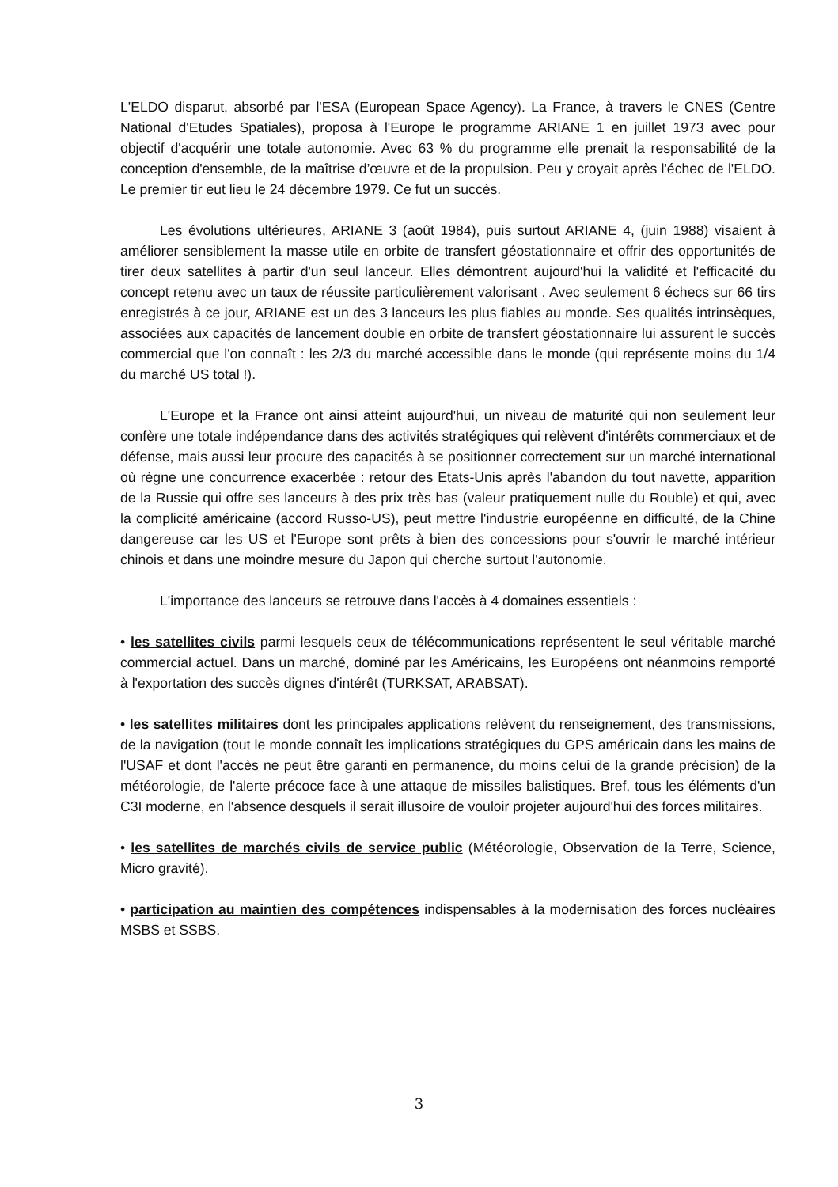L'ELDO disparut, absorbé par l'ESA (European Space Agency). La France, à travers le CNES (Centre National d'Etudes Spatiales), proposa à l'Europe le programme ARIANE 1 en juillet 1973 avec pour objectif d'acquérir une totale autonomie. Avec 63 % du programme elle prenait la responsabilité de la conception d'ensemble, de la maîtrise d’œuvre et de la propulsion. Peu y croyait après l'échec de l'ELDO. Le premier tir eut lieu le 24 décembre 1979. Ce fut un succès.
Les évolutions ultérieures, ARIANE 3 (août 1984), puis surtout ARIANE 4, (juin 1988) visaient à améliorer sensiblement la masse utile en orbite de transfert géostationnaire et offrir des opportunités de tirer deux satellites à partir d'un seul lanceur. Elles démontrent aujourd'hui la validité et l'efficacité du concept retenu avec un taux de réussite particulièrement valorisant . Avec seulement 6 échecs sur 66 tirs enregistrés à ce jour, ARIANE est un des 3 lanceurs les plus fiables au monde. Ses qualités intrinsèques, associées aux capacités de lancement double en orbite de transfert géostationnaire lui assurent le succès commercial que l'on connaît : les 2/3 du marché accessible dans le monde (qui représente moins du 1/4 du marché US total !).
L'Europe et la France ont ainsi atteint aujourd'hui, un niveau de maturité qui non seulement leur confère une totale indépendance dans des activités stratégiques qui relèvent d'intérêts commerciaux et de défense, mais aussi leur procure des capacités à se positionner correctement sur un marché international où règne une concurrence exacerbée : retour des Etats-Unis après l'abandon du tout navette, apparition de la Russie qui offre ses lanceurs à des prix très bas (valeur pratiquement nulle du Rouble) et qui, avec la complicité américaine (accord Russo-US), peut mettre l'industrie européenne en difficulté, de la Chine dangereuse car les US et l'Europe sont prêts à bien des concessions pour s'ouvrir le marché intérieur chinois et dans une moindre mesure du Japon qui cherche surtout l'autonomie.
L'importance des lanceurs se retrouve dans l'accès à 4 domaines essentiels :
• les satellites civils parmi lesquels ceux de télécommunications représentent le seul véritable marché commercial actuel. Dans un marché, dominé par les Américains, les Européens ont néanmoins remporté à l'exportation des succès dignes d'intérêt (TURKSAT, ARABSAT).
• les satellites militaires dont les principales applications relèvent du renseignement, des transmissions, de la navigation (tout le monde connaît les implications stratégiques du GPS américain dans les mains de l'USAF et dont l'accès ne peut être garanti en permanence, du moins celui de la grande précision) de la météorologie, de l'alerte précoce face à une attaque de missiles balistiques. Bref, tous les éléments d'un C3I moderne, en l'absence desquels il serait illusoire de vouloir projeter aujourd'hui des forces militaires.
• les satellites de marchés civils de service public (Météorologie, Observation de la Terre, Science, Micro gravité).
• participation au maintien des compétences indispensables à la modernisation des forces nucléaires MSBS et SSBS.
3